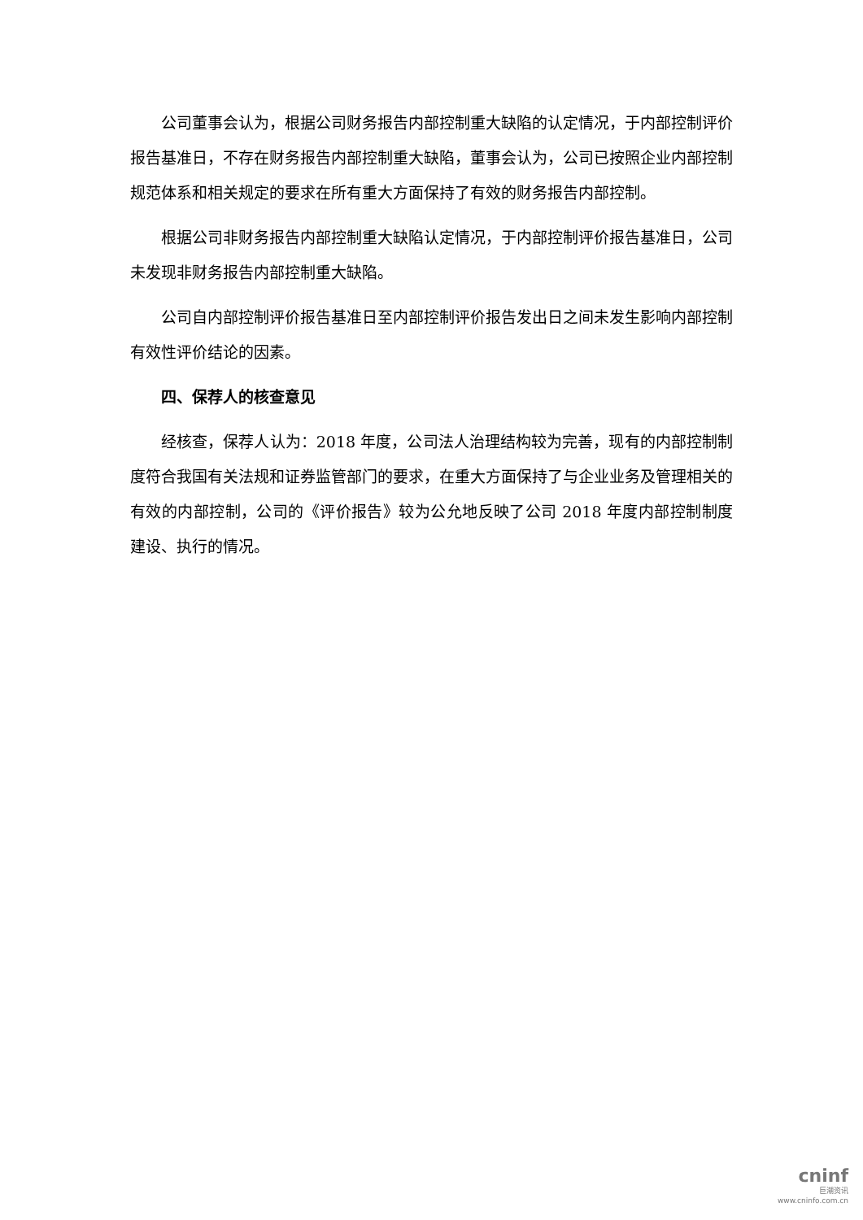公司董事会认为，根据公司财务报告内部控制重大缺陷的认定情况，于内部控制评价报告基准日，不存在财务报告内部控制重大缺陷，董事会认为，公司已按照企业内部控制规范体系和相关规定的要求在所有重大方面保持了有效的财务报告内部控制。
根据公司非财务报告内部控制重大缺陷认定情况，于内部控制评价报告基准日，公司未发现非财务报告内部控制重大缺陷。
公司自内部控制评价报告基准日至内部控制评价报告发出日之间未发生影响内部控制有效性评价结论的因素。
四、保荐人的核查意见
经核查，保荐人认为：2018 年度，公司法人治理结构较为完善，现有的内部控制制度符合我国有关法规和证券监管部门的要求，在重大方面保持了与企业业务及管理相关的有效的内部控制，公司的《评价报告》较为公允地反映了公司 2018 年度内部控制制度建设、执行的情况。
cninf
巨潮资讯
www.cninfo.com.cn